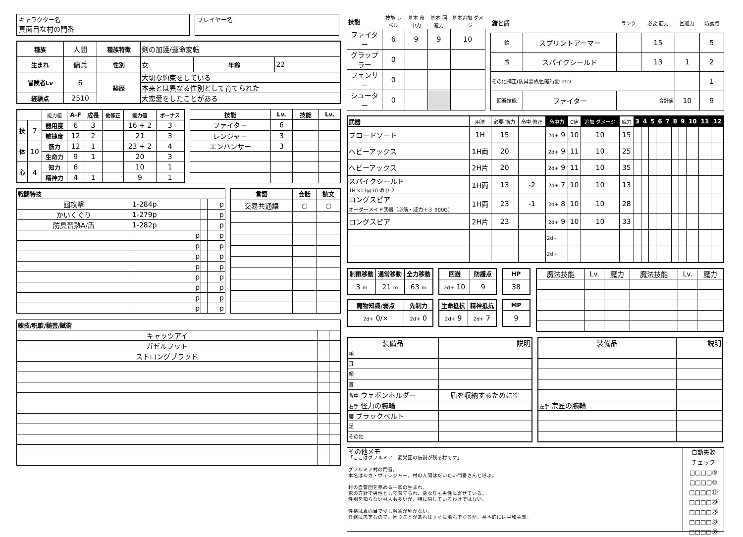キャラクター名
真面目な村の門番
プレイヤー名
| 種族 | 人間 | 種族特徴 | 剣の加護/運命変転 | | |
| 生まれ | 傭兵 | 性別 | 女 | 年齢 | 22 |
| 冒険者Lv | 6 | 経歴 | 大切な約束をしている | | |
| | | | 本来とは異なる性別として育てられた | | |
| 経験点 | 2510 | | 大恋愛をしたことがある | | |
| | | 能力値 | A-F | 成長 | 他修正 | 能力値 | ボーナス |
| 技 | 7 | 器用度 | 6 | 3 | | 16 + 2 | 3 |
| | | 敏捷度 | 12 | 2 | | 21 | 3 |
| 体 | 10 | 筋力 | 12 | 1 | | 23 + 2 | 4 |
| | | 生命力 | 9 | 1 | | 20 | 3 |
| 心 | 4 | 知力 | 6 | | | 10 | 1 |
| | | 精神力 | 4 | 1 | | 9 | 1 |
| 技能 | Lv. | 技能 | Lv. |
| --- | --- | --- | --- |
| ファイター | 6 | | |
| レンジャー | 3 | | |
| エンハンサー | 3 | | |
| 戦闘特技 | | | |
| --- | --- | --- | --- |
| 囮攻撃 | 1-284p | | p |
| かいくぐり | 1-279p | | p |
| 防具習熟A/盾 | 1-282p | | p |
| | p | | p |
| | p | | p |
| | p | | p |
| | p | | p |
| | p | | p |
| | p | | p |
| | p | | p |
| | p | | p |
| 言語 | 会話 | 読文 |
| --- | --- | --- |
| 交易共通語 | ○ | ○ |
| 練技/呪歌/騎芸/賦術 | | |
| --- | --- | --- |
| キャッツアイ | | |
| ガゼルフット | | |
| ストロングブラッド | | |
| 技能 | 技能 レベル | 基本 命中力 | 基本 回避力 | 基本追加 ダメージ |
| ファイター | 6 | 9 | 9 | 10 |
| グラップラー | 0 | | | |
| フェンサー | 0 | | | |
| シューター | 0 | | | |
| 鎧と盾 | | ランク | 必要 筋力 | 回避力 | 防護点 |
| 鎧 | スプリントアーマー | | 15 | | 5 |
| 盾 | スパイクシールド | | 13 | 1 | 2 |
| その他補正(防具習熟/回避行動 etc) | | | | | 1 |
| 回避技能 | ファイター | 合計値 | | 10 | 9 |
| 武器 | 用法 | 必要 筋力 | 命中 修正 | 命中力 | C値 | 追加 ダメージ | 威力 | 3 | 4 | 5 | 6 | 7 | 8 | 9 | 10 | 11 | 12 |
| ブロードソード | 1H | 15 | | 2d+ 9 | 10 | 10 | 15 | | | | | | | | | | |
| ヘビーアックス | 1H両 | 20 | | 2d+ 9 | 11 | 10 | 25 | | | | | | | | | | |
| ヘビーアックス | 2H片 | 20 | | 2d+ 9 | 11 | 10 | 35 | | | | | | | | | | |
| スパイクシールド 1H K13@10 命中-2 | 1H両 | 13 | -2 | 2d+ 7 | 10 | 10 | 13 | | | | | | | | | | |
| ロングスピア オーダーメイド武器（必筋・威力＋３ 900G） | 1H両 | 23 | -1 | 2d+ 8 | 10 | 10 | 28 | | | | | | | | | | |
| ロングスピア | 2H片 | 23 | | 2d+ 9 | 10 | 10 | 33 | | | | | | | | | | |
| | | | | 2d+ | | | | | | | | | | | | | |
| | | | | 2d+ | | | | | | | | | | | | | |
| 制限移動 | 通常移動 | 全力移動 |
| --- | --- | --- |
| 3 m | 21 m | 63 m |
| 回避 | 防護点 |
| --- | --- |
| 2d+ 10 | 9 |
| HP |
| --- |
| 38 |
| 魔物知識/弱点 | 先制力 |
| --- | --- |
| 2d+ 0/× | 2d+ 0 |
| 生命抵抗 | 精神抵抗 |
| --- | --- |
| 2d+ 9 | 2d+ 7 |
| MP |
| --- |
| 9 |
| 魔法技能 | Lv. | 魔力 | 魔法技能 | Lv. | 魔力 |
| 装備品 | 説明 |
| 頭 | |
| 耳 | |
| 顔 | |
| 首 | |
| 背中 ウェポンホルダー | 盾を収納するために空 |
| 右手 怪力の腕輪 | |
| 腰 ブラックベルト | |
| 足 | |
| その他 | |
| 装備品 | 説明 |
| 左手 宗匠の腕輪 | |
その他メモ
「ここはグフルミア　麦粥団の伝説が残る村です」
グフルミア村の門番。
本名はルカ・ヴィレジャー。村の人間はだいたい門番さんと呼ぶ。
村の自警団を務める一家の生まれ。
家の方針で男性として育てられ、身なりも男性に寄せている。
性別を知らない村人も多いが、特に隠しているわけではない。
性格は真面目で少し融通が利かない。
任務に忠実なので、困りごとがあればすぐに飛んでくるが、基本的には平和主義。
自動失敗
チェック
□□□□⑤
□□□□⑩
□□□□⑮
□□□□⑳
□□□□㉕
□□□□㉚
□□□□㉟